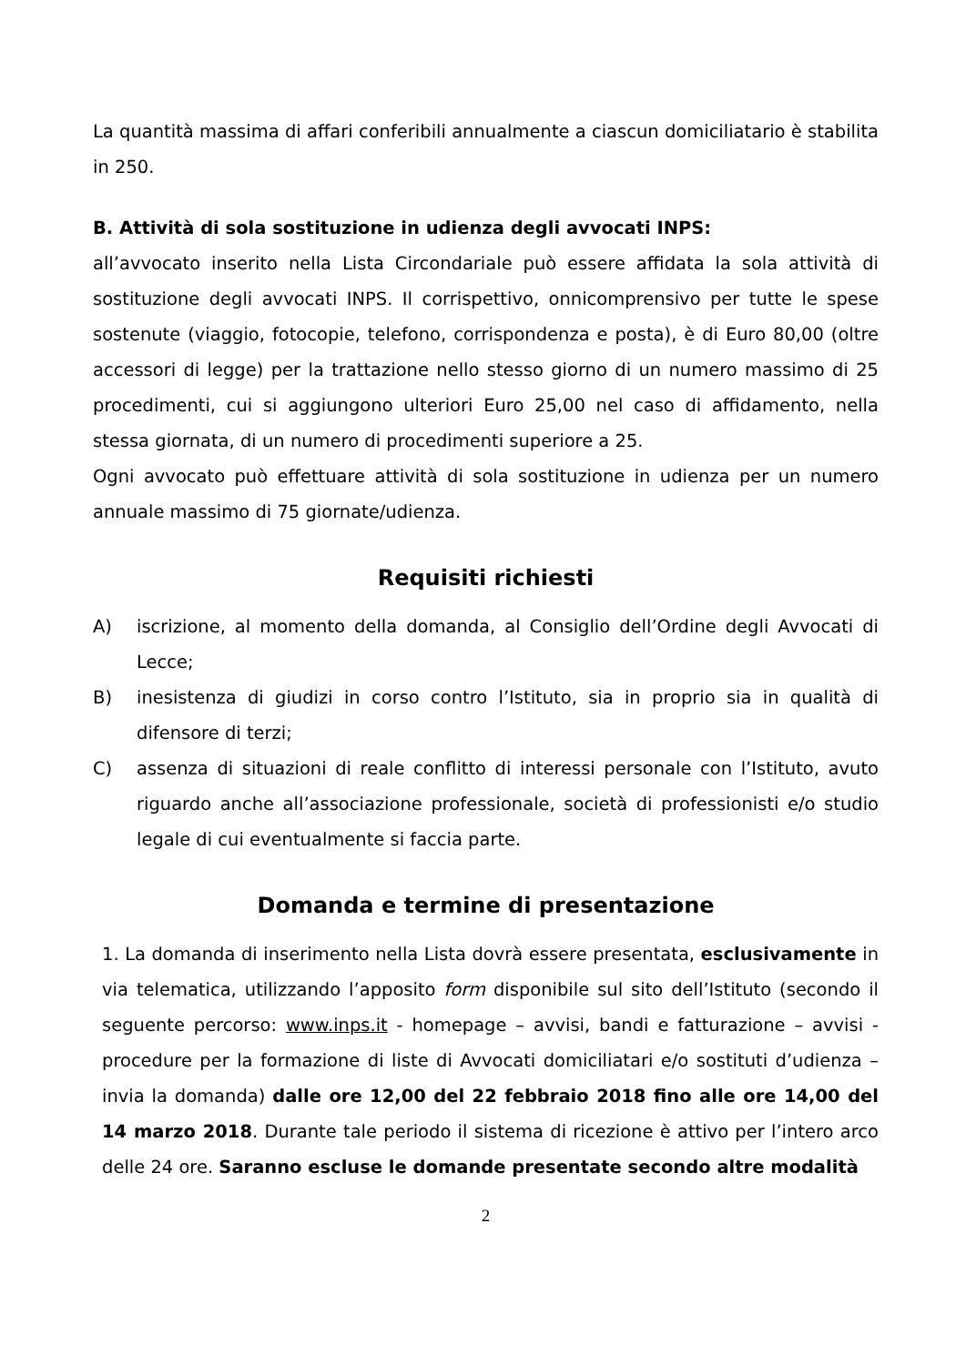La quantità massima di affari conferibili annualmente a ciascun domiciliatario è stabilita in 250.
B. Attività di sola sostituzione in udienza degli avvocati INPS:
all’avvocato inserito nella Lista Circondariale può essere affidata la sola attività di sostituzione degli avvocati INPS. Il corrispettivo, onnicomprensivo per tutte le spese sostenute (viaggio, fotocopie, telefono, corrispondenza e posta), è di Euro 80,00 (oltre accessori di legge) per la trattazione nello stesso giorno di un numero massimo di 25 procedimenti, cui si aggiungono ulteriori Euro 25,00 nel caso di affidamento, nella stessa giornata, di un numero di procedimenti superiore a 25.
Ogni avvocato può effettuare attività di sola sostituzione in udienza per un numero annuale massimo di 75 giornate/udienza.
Requisiti richiesti
A) iscrizione, al momento della domanda, al Consiglio dell’Ordine degli Avvocati di Lecce;
B) inesistenza di giudizi in corso contro l’Istituto, sia in proprio sia in qualità di difensore di terzi;
C) assenza di situazioni di reale conflitto di interessi personale con l’Istituto, avuto riguardo anche all’associazione professionale, società di professionisti e/o studio legale di cui eventualmente si faccia parte.
Domanda e termine di presentazione
1. La domanda di inserimento nella Lista dovrà essere presentata, esclusivamente in via telematica, utilizzando l’apposito form disponibile sul sito dell’Istituto (secondo il seguente percorso: www.inps.it - homepage – avvisi, bandi e fatturazione – avvisi - procedure per la formazione di liste di Avvocati domiciliatari e/o sostituti d’udienza – invia la domanda) dalle ore 12,00 del 22 febbraio 2018 fino alle ore 14,00 del 14 marzo 2018. Durante tale periodo il sistema di ricezione è attivo per l’intero arco delle 24 ore. Saranno escluse le domande presentate secondo altre modalità
2